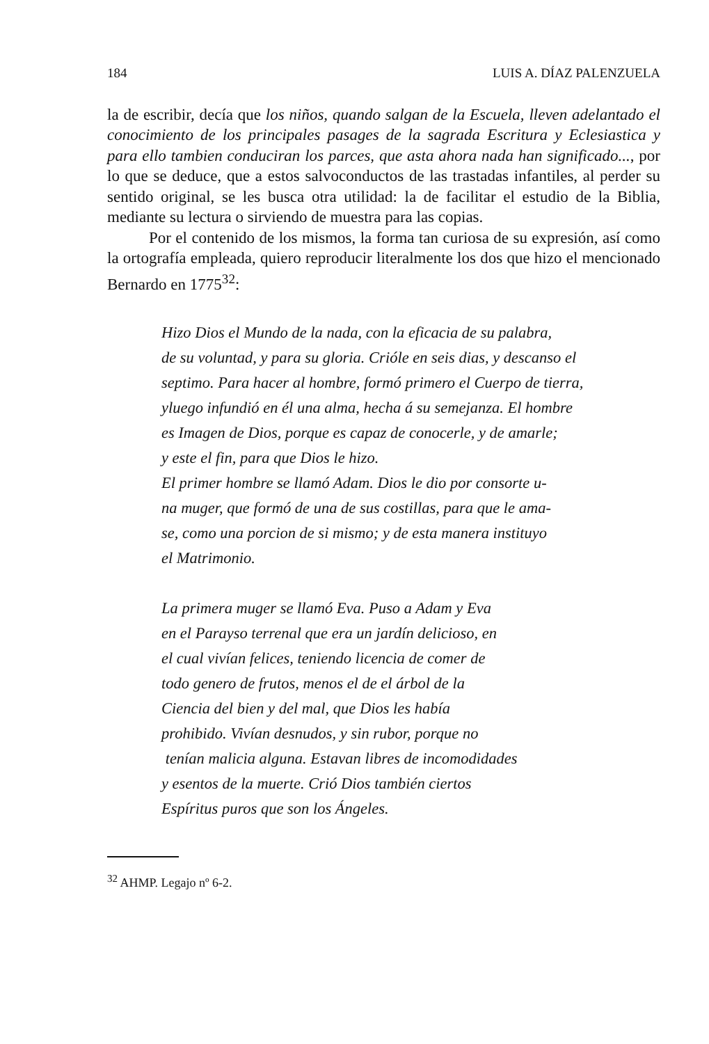184 LUIS A. DÍAZ PALENZUELA
la de escribir, decía que los niños, quando salgan de la Escuela, lleven adelantado el conocimiento de los principales pasages de la sagrada Escritura y Eclesiastica y para ello tambien conduciran los parces, que asta ahora nada han significado..., por lo que se deduce, que a estos salvoconductos de las trastadas infantiles, al perder su sentido original, se les busca otra utilidad: la de facilitar el estudio de la Biblia, mediante su lectura o sirviendo de muestra para las copias.
Por el contenido de los mismos, la forma tan curiosa de su expresión, así como la ortografía empleada, quiero reproducir literalmente los dos que hizo el mencionado Bernardo en 1775<sup>32</sup>:
Hizo Dios el Mundo de la nada, con la eficacia de su palabra,
de su voluntad, y para su gloria. Crióle en seis dias, y descanso el
septimo. Para hacer al hombre, formó primero el Cuerpo de tierra,
yluego infundió en él una alma, hecha á su semejanza. El hombre
es Imagen de Dios, porque es capaz de conocerle, y de amarle;
y este el fin, para que Dios le hizo.
El primer hombre se llamó Adam. Dios le dio por consorte u-
na muger, que formó de una de sus costillas, para que le ama-
se, como una porcion de si mismo; y de esta manera instituyo
el Matrimonio.
La primera muger se llamó Eva. Puso a Adam y Eva
en el Parayso terrenal que era un jardín delicioso, en
el cual vivían felices, teniendo licencia de comer de
todo genero de frutos, menos el de el árbol de la
Ciencia del bien y del mal, que Dios les había
prohibido. Vivían desnudos, y sin rubor, porque no
tenían malicia alguna. Estavan libres de incomodidades
y esentos de la muerte. Crió Dios también ciertos
Espíritus puros que son los Ángeles.
<sup>32</sup> AHMP. Legajo nº 6-2.